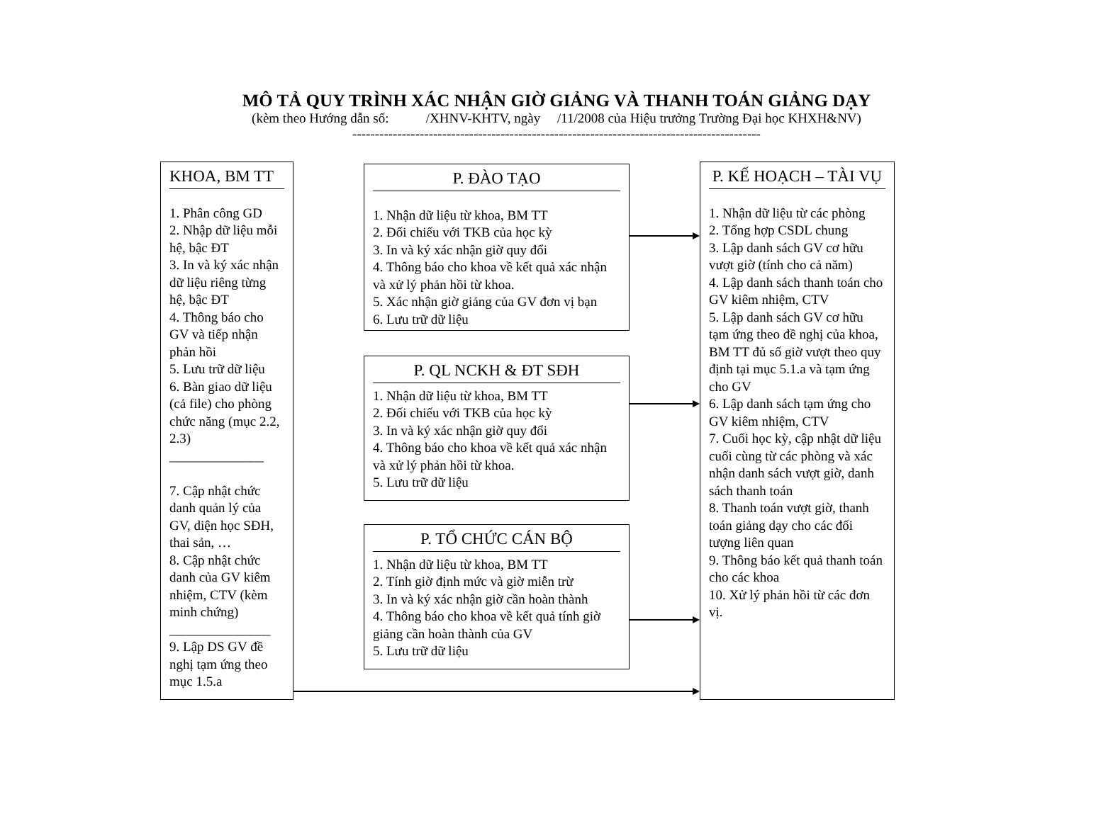MÔ TẢ QUY TRÌNH XÁC NHẬN GIỜ GIẢNG VÀ THANH TOÁN GIẢNG DẠY
(kèm theo Hướng dẫn số: /XHNV-KHTV, ngày /11/2008 của Hiệu trưởng Trường Đại học KHXH&NV)
-------------------------------------------------------------------------------------------
KHOA, BM TT
1. Phân công GD
2. Nhập dữ liệu mỗi hệ, bậc ĐT
3. In và ký xác nhận dữ liệu riêng từng hệ, bậc ĐT
4. Thông báo cho GV và tiếp nhận phản hồi
5. Lưu trữ dữ liệu
6. Bàn giao dữ liệu (cả file) cho phòng chức năng (mục 2.2, 2.3)
______________
7. Cập nhật chức danh quản lý của GV, diện học SĐH, thai sản, …
8. Cập nhật chức danh của GV kiêm nhiệm, CTV (kèm minh chứng)
_______________
9. Lập DS GV đề nghị tạm ứng theo mục 1.5.a
P. ĐÀO TẠO
1. Nhận dữ liệu từ khoa, BM TT
2. Đối chiếu với TKB của học kỳ
3. In và ký xác nhận giờ quy đổi
4. Thông báo cho khoa về kết quả xác nhận và xử lý phản hồi từ khoa.
5. Xác nhận giờ giảng của GV đơn vị bạn
6. Lưu trữ dữ liệu
P. QL NCKH & ĐT SĐH
1. Nhận dữ liệu từ khoa, BM TT
2. Đối chiếu với TKB của học kỳ
3. In và ký xác nhận giờ quy đổi
4. Thông báo cho khoa về kết quả xác nhận và xử lý phản hồi từ khoa.
5. Lưu trữ dữ liệu
P. TỔ CHỨC CÁN BỘ
1. Nhận dữ liệu từ khoa, BM TT
2. Tính giờ định mức và giờ miễn trừ
3. In và ký xác nhận giờ cần hoàn thành
4. Thông báo cho khoa về kết quả tính giờ giảng cần hoàn thành của GV
5. Lưu trữ dữ liệu
P. KẾ HOẠCH – TÀI VỤ
1. Nhận dữ liệu từ các phòng
2. Tổng hợp CSDL chung
3. Lập danh sách GV cơ hữu vượt giờ (tính cho cả năm)
4. Lập danh sách thanh toán cho GV kiêm nhiệm, CTV
5. Lập danh sách GV cơ hữu tạm ứng theo đề nghị của khoa, BM TT đủ số giờ vượt theo quy định tại mục 5.1.a và tạm ứng cho GV
6. Lập danh sách tạm ứng cho GV kiêm nhiệm, CTV
7. Cuối học kỳ, cập nhật dữ liệu cuối cùng từ các phòng và xác nhận danh sách vượt giờ, danh sách thanh toán
8. Thanh toán vượt giờ, thanh toán giảng dạy cho các đối tượng liên quan
9. Thông báo kết quả thanh toán cho các khoa
10. Xử lý phản hồi từ các đơn vị.